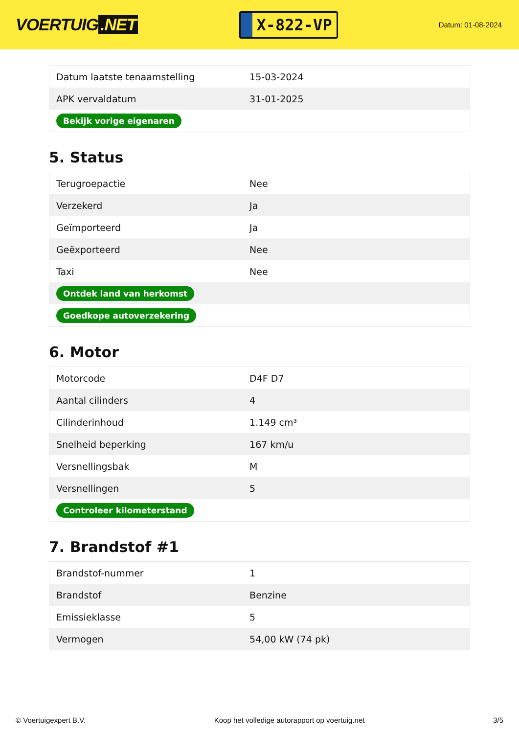VOERTUIG.NET
X-822-VP
Datum: 01-08-2024
| Datum laatste tenaamstelling | 15-03-2024 |
| APK vervaldatum | 31-01-2025 |
| Bekijk vorige eigenaren | |
5. Status
| Terugroepactie | Nee |
| Verzekerd | Ja |
| Geïmporteerd | Ja |
| Geëxporteerd | Nee |
| Taxi | Nee |
| Ontdek land van herkomst | |
| Goedkope autoverzekering | |
6. Motor
| Motorcode | D4F D7 |
| Aantal cilinders | 4 |
| Cilinderinhoud | 1.149 cm³ |
| Snelheid beperking | 167 km/u |
| Versnellingsbak | M |
| Versnellingen | 5 |
| Controleer kilometerstand | |
7. Brandstof #1
| Brandstof-nummer | 1 |
| Brandstof | Benzine |
| Emissieklasse | 5 |
| Vermogen | 54,00 kW (74 pk) |
© Voertuigexpert B.V. Koop het volledige autorapport op voertuig.net 3/5